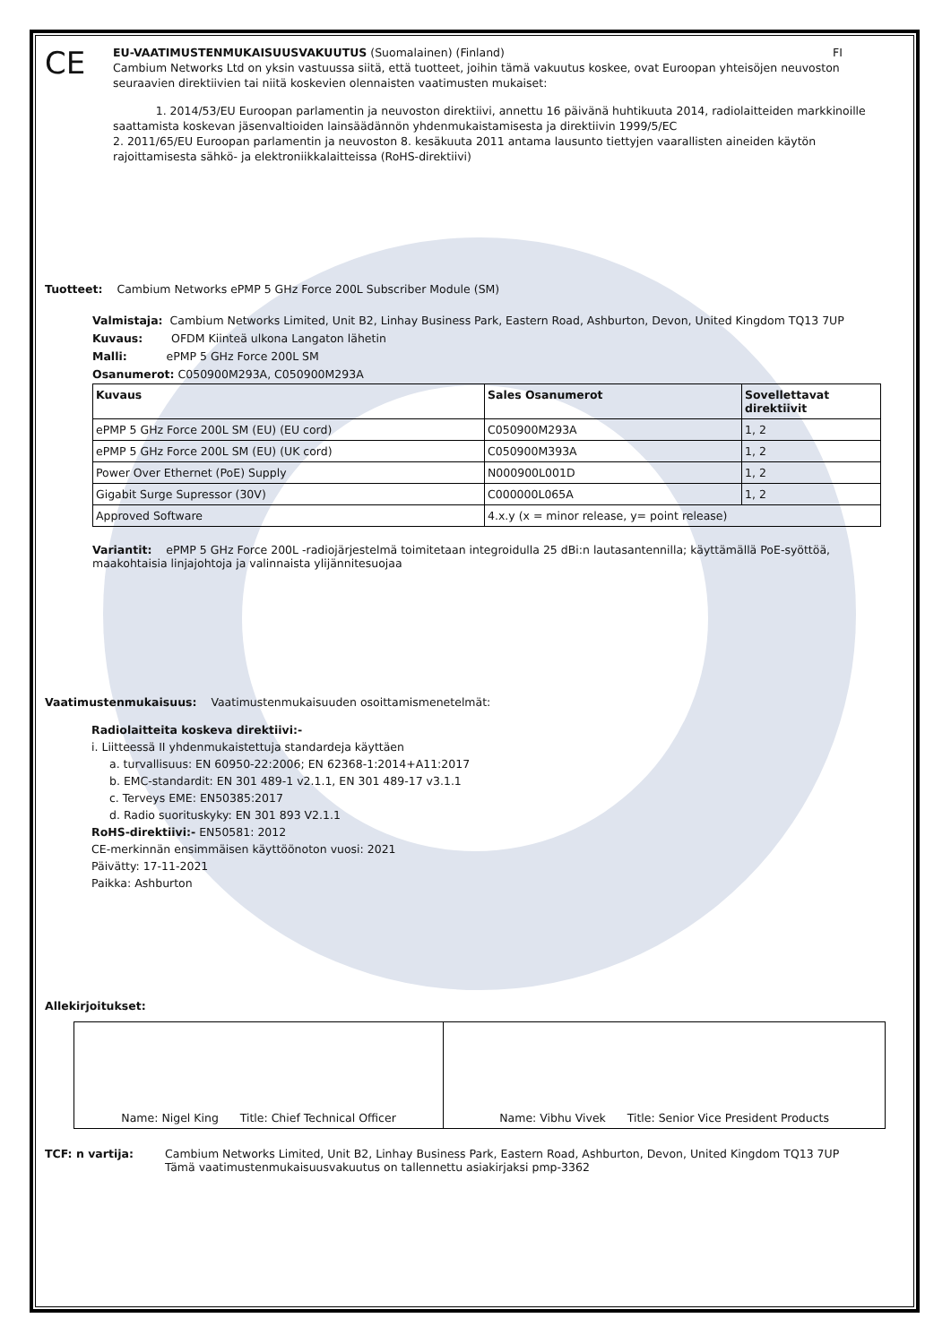CE
EU-VAATIMUSTENMUKAISUUSVAKUUTUS (Suomalainen) (Finland) FI
Cambium Networks Ltd on yksin vastuussa siitä, että tuotteet, joihin tämä vakuutus koskee, ovat Euroopan yhteisöjen neuvoston seuraavien direktiivien tai niitä koskevien olennaisten vaatimusten mukaiset:
1. 2014/53/EU Euroopan parlamentin ja neuvoston direktiivi, annettu 16 päivänä huhtikuuta 2014, radiolaitteiden markkinoille saattamista koskevan jäsenvaltioiden lainsäädännön yhdenmukaistamisesta ja direktiivin 1999/5/EC
2. 2011/65/EU Euroopan parlamentin ja neuvoston 8. kesäkuuta 2011 antama lausunto tiettyjen vaarallisten aineiden käytön rajoittamisesta sähkö- ja elektroniikkalaitteissa (RoHS-direktiivi)
Tuotteet: Cambium Networks ePMP 5 GHz Force 200L Subscriber Module (SM)
Valmistaja: Cambium Networks Limited, Unit B2, Linhay Business Park, Eastern Road, Ashburton, Devon, United Kingdom TQ13 7UP
Kuvaus: OFDM Kiinteä ulkona Langaton lähetin
Malli: ePMP 5 GHz Force 200L SM
Osanumerot: C050900M293A, C050900M293A
| Kuvaus | Sales Osanumerot | Sovellettavat direktiivit |
| --- | --- | --- |
| ePMP 5 GHz Force 200L SM (EU) (EU cord) | C050900M293A | 1, 2 |
| ePMP 5 GHz Force 200L SM (EU) (UK cord) | C050900M393A | 1, 2 |
| Power Over Ethernet (PoE) Supply | N000900L001D | 1, 2 |
| Gigabit Surge Supressor (30V) | C000000L065A | 1, 2 |
| Approved Software | 4.x.y (x = minor release, y= point release) | |
Variantit: ePMP 5 GHz Force 200L -radiojärjestelmä toimitetaan integroidulla 25 dBi:n lautasantennilla; käyttämällä PoE-syöttöä, maakohtaisia linjajohtoja ja valinnaista ylijännitesuojaa
Vaatimustenmukaisuus: Vaatimustenmukaisuuden osoittamismenetelmät:
Radiolaitteita koskeva direktiivi:-
i. Liitteessä II yhdenmukaistettuja standardeja käyttäen
a. turvallisuus: EN 60950-22:2006; EN 62368-1:2014+A11:2017
b. EMC-standardit: EN 301 489-1 v2.1.1, EN 301 489-17 v3.1.1
c. Terveys EME: EN50385:2017
d. Radio suorituskyky: EN 301 893 V2.1.1
RoHS-direktiivi:- EN50581: 2012
CE-merkinnän ensimmäisen käyttöönoton vuosi: 2021
Päivätty: 17-11-2021
Paikka: Ashburton
Allekirjoitukset:
| Name: Nigel King Title: Chief Technical Officer | Name: Vibhu Vivek Title: Senior Vice President Products |
TCF: n vartija: Cambium Networks Limited, Unit B2, Linhay Business Park, Eastern Road, Ashburton, Devon, United Kingdom TQ13 7UP
Tämä vaatimustenmukaisuusvakuutus on tallennettu asiakirjaksi pmp-3362